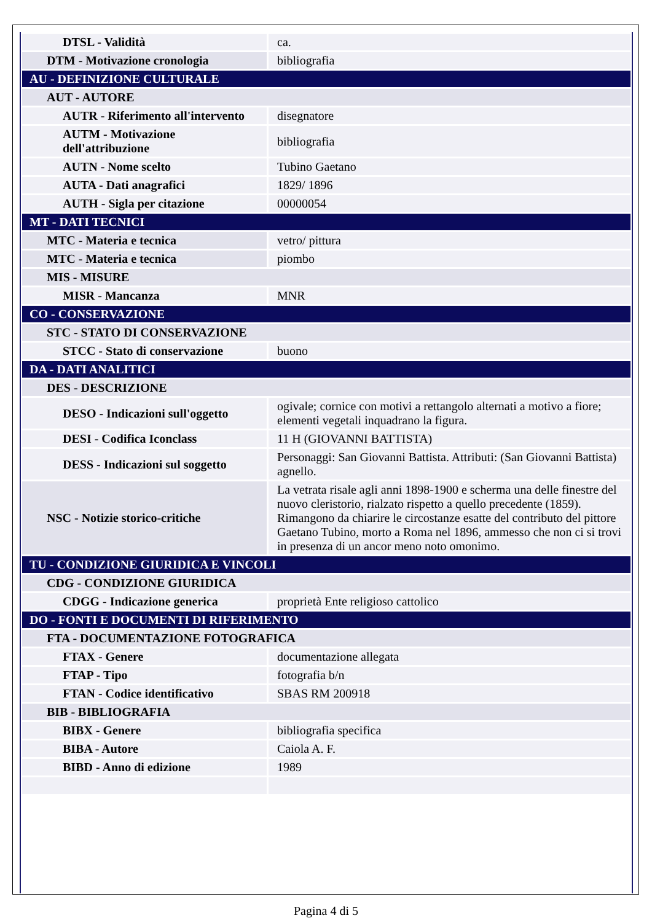| DTSL - Validità | ca. |
| DTM - Motivazione cronologia | bibliografia |
| AU - DEFINIZIONE CULTURALE | |
| AUT - AUTORE | |
| AUTR - Riferimento all'intervento | disegnatore |
| AUTM - Motivazione dell'attribuzione | bibliografia |
| AUTN - Nome scelto | Tubino Gaetano |
| AUTA - Dati anagrafici | 1829/ 1896 |
| AUTH - Sigla per citazione | 00000054 |
| MT - DATI TECNICI | |
| MTC - Materia e tecnica | vetro/ pittura |
| MTC - Materia e tecnica | piombo |
| MIS - MISURE | |
| MISR - Mancanza | MNR |
| CO - CONSERVAZIONE | |
| STC - STATO DI CONSERVAZIONE | |
| STCC - Stato di conservazione | buono |
| DA - DATI ANALITICI | |
| DES - DESCRIZIONE | |
| DESO - Indicazioni sull'oggetto | ogivale; cornice con motivi a rettangolo alternati a motivo a fiore; elementi vegetali inquadrano la figura. |
| DESI - Codifica Iconclass | 11 H (GIOVANNI BATTISTA) |
| DESS - Indicazioni sul soggetto | Personaggi: San Giovanni Battista. Attributi: (San Giovanni Battista) agnello. |
| NSC - Notizie storico-critiche | La vetrata risale agli anni 1898-1900 e scherma una delle finestre del nuovo cleristorio, rialzato rispetto a quello precedente (1859). Rimangono da chiarire le circostanze esatte del contributo del pittore Gaetano Tubino, morto a Roma nel 1896, ammesso che non ci si trovi in presenza di un ancor meno noto omonimo. |
| TU - CONDIZIONE GIURIDICA E VINCOLI | |
| CDG - CONDIZIONE GIURIDICA | |
| CDGG - Indicazione generica | proprietà Ente religioso cattolico |
| DO - FONTI E DOCUMENTI DI RIFERIMENTO | |
| FTA - DOCUMENTAZIONE FOTOGRAFICA | |
| FTAX - Genere | documentazione allegata |
| FTAP - Tipo | fotografia b/n |
| FTAN - Codice identificativo | SBAS RM 200918 |
| BIB - BIBLIOGRAFIA | |
| BIBX - Genere | bibliografia specifica |
| BIBA - Autore | Caiola A. F. |
| BIBD - Anno di edizione | 1989 |
Pagina 4 di 5